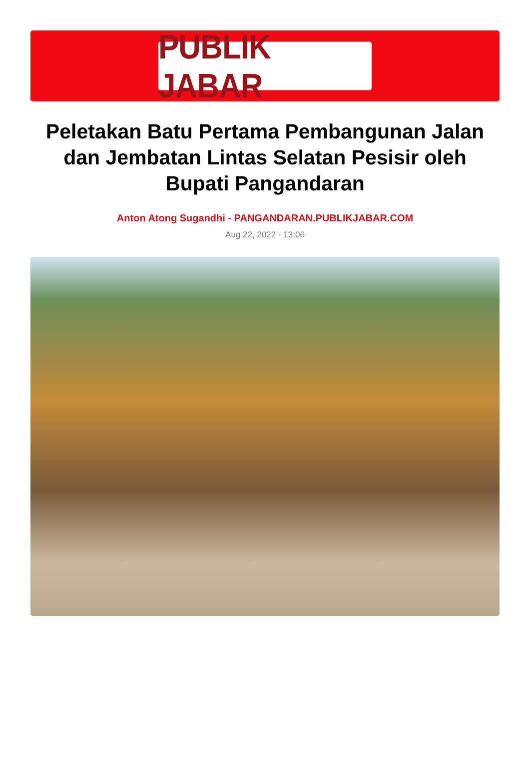PUBLIK JABAR
Peletakan Batu Pertama Pembangunan Jalan dan Jembatan Lintas Selatan Pesisir oleh Bupati Pangandaran
Anton Atong Sugandhi - PANGANDARAN.PUBLIKJABAR.COM
Aug 22, 2022 - 13:06